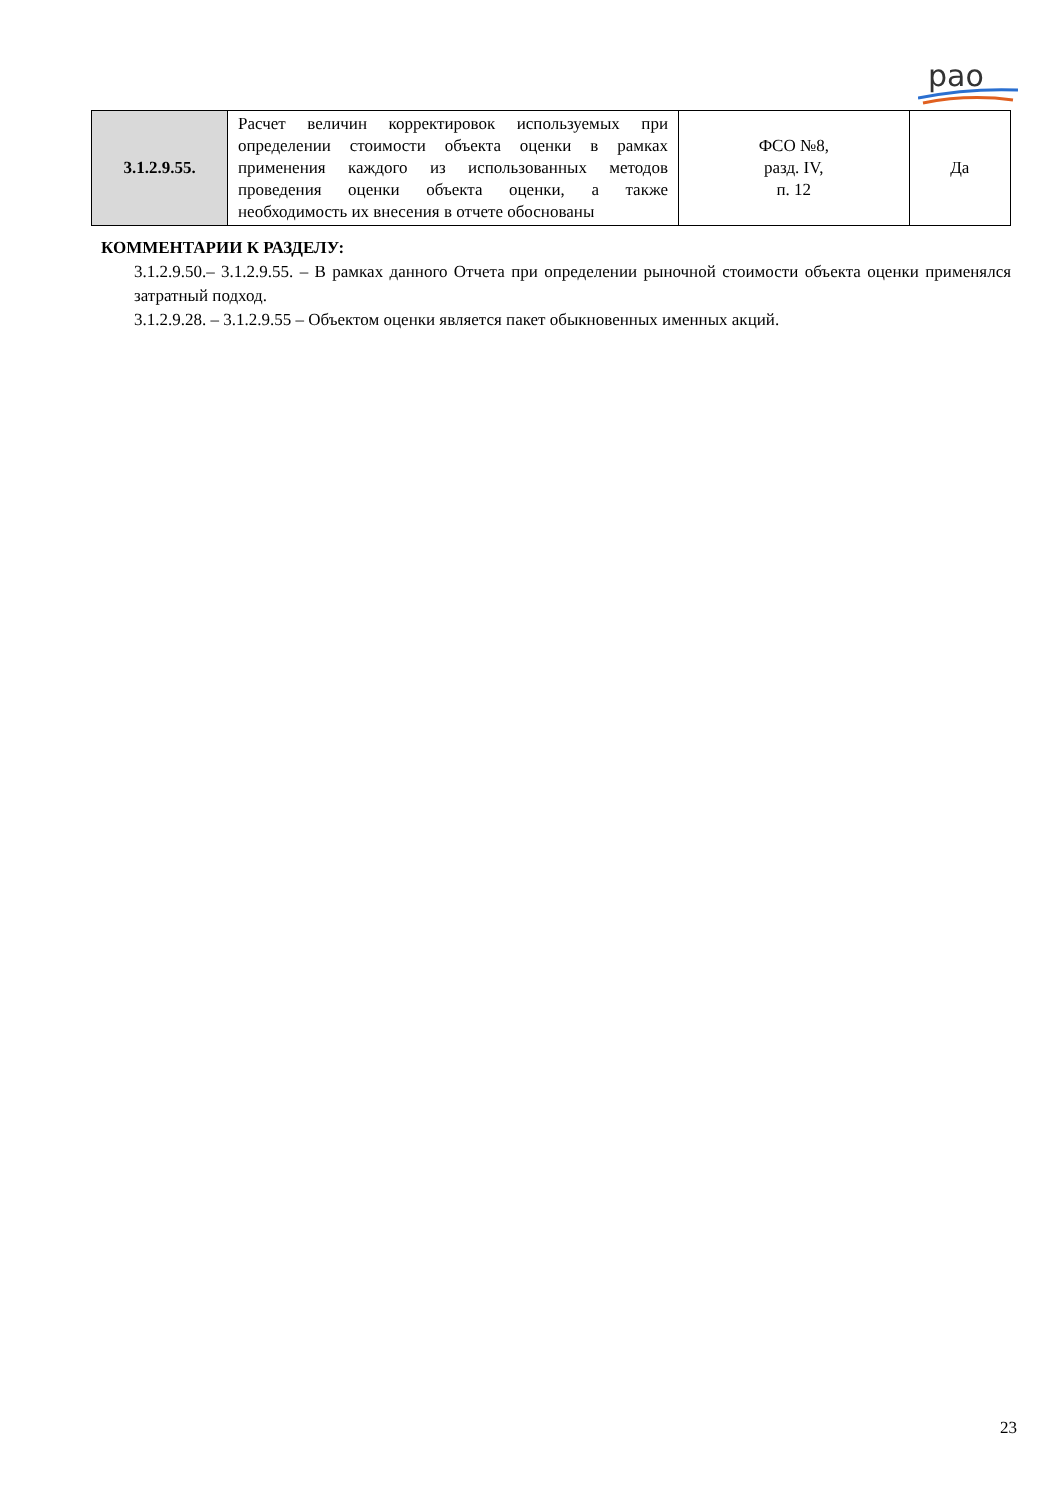рао
| 3.1.2.9.55. | Расчет величин корректировок используемых при определении стоимости объекта оценки в рамках применения каждого из использованных методов проведения оценки объекта оценки, а также необходимость их внесения в отчете обоснованы | ФСО №8, разд. IV, п. 12 | Да |
КОММЕНТАРИИ К РАЗДЕЛУ:
3.1.2.9.50.– 3.1.2.9.55. – В рамках данного Отчета при определении рыночной стоимости объекта оценки применялся затратный подход.
3.1.2.9.28. – 3.1.2.9.55 – Объектом оценки является пакет обыкновенных именных акций.
23